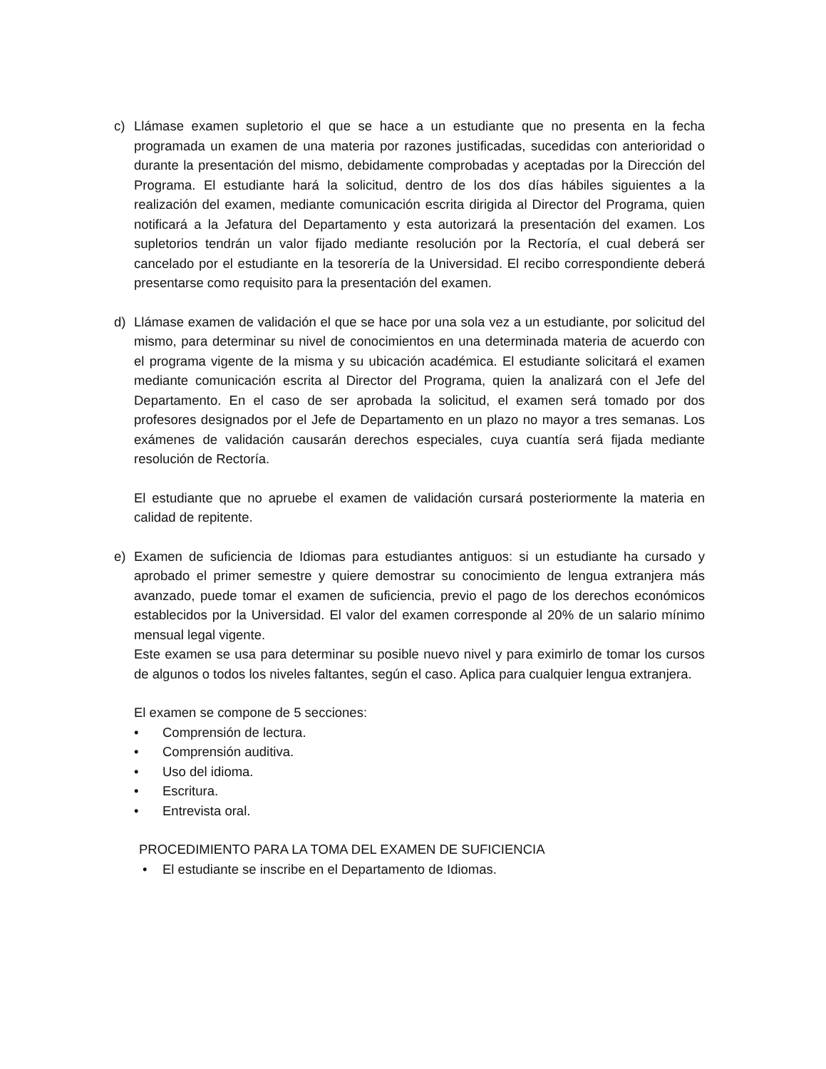c) Llámase examen supletorio el que se hace a un estudiante que no presenta en la fecha programada un examen de una materia por razones justificadas, sucedidas con anterioridad o durante la presentación del mismo, debidamente comprobadas y aceptadas por la Dirección del Programa. El estudiante hará la solicitud, dentro de los dos días hábiles siguientes a la realización del examen, mediante comunicación escrita dirigida al Director del Programa, quien notificará a la Jefatura del Departamento y esta autorizará la presentación del examen. Los supletorios tendrán un valor fijado mediante resolución por la Rectoría, el cual deberá ser cancelado por el estudiante en la tesorería de la Universidad. El recibo correspondiente deberá presentarse como requisito para la presentación del examen.
d) Llámase examen de validación el que se hace por una sola vez a un estudiante, por solicitud del mismo, para determinar su nivel de conocimientos en una determinada materia de acuerdo con el programa vigente de la misma y su ubicación académica. El estudiante solicitará el examen mediante comunicación escrita al Director del Programa, quien la analizará con el Jefe del Departamento. En el caso de ser aprobada la solicitud, el examen será tomado por dos profesores designados por el Jefe de Departamento en un plazo no mayor a tres semanas. Los exámenes de validación causarán derechos especiales, cuya cuantía será fijada mediante resolución de Rectoría.
El estudiante que no apruebe el examen de validación cursará posteriormente la materia en calidad de repitente.
e) Examen de suficiencia de Idiomas para estudiantes antiguos: si un estudiante ha cursado y aprobado el primer semestre y quiere demostrar su conocimiento de lengua extranjera más avanzado, puede tomar el examen de suficiencia, previo el pago de los derechos económicos establecidos por la Universidad. El valor del examen corresponde al 20% de un salario mínimo mensual legal vigente.
Este examen se usa para determinar su posible nuevo nivel y para eximirlo de tomar los cursos de algunos o todos los niveles faltantes, según el caso. Aplica para cualquier lengua extranjera.
El examen se compone de 5 secciones:
• Comprensión de lectura.
• Comprensión auditiva.
• Uso del idioma.
• Escritura.
• Entrevista oral.
PROCEDIMIENTO PARA LA TOMA DEL EXAMEN DE SUFICIENCIA
• El estudiante se inscribe en el Departamento de Idiomas.